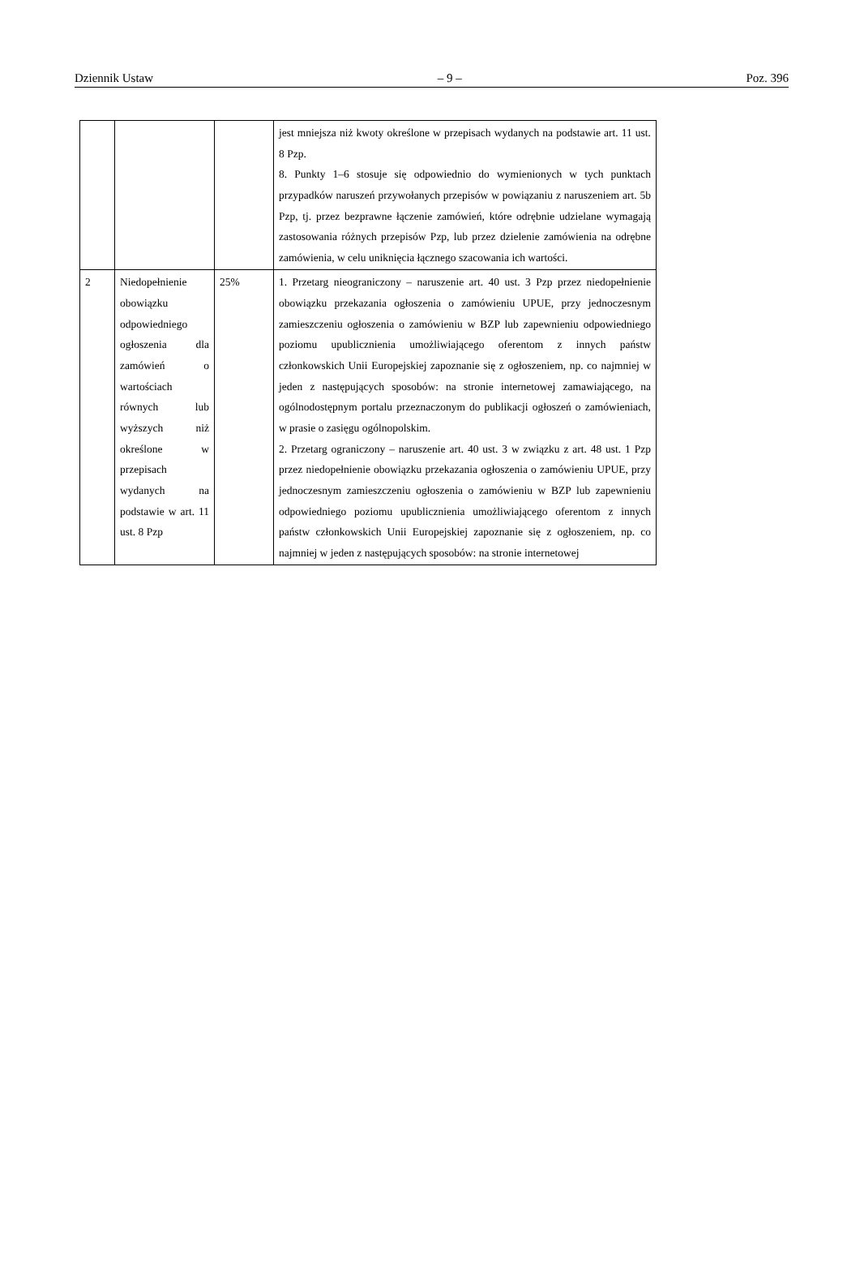Dziennik Ustaw – 9 – Poz. 396
| | | | jest mniejsza niż kwoty określone w przepisach wydanych na podstawie art. 11 ust. 8 Pzp. 8. Punkty 1–6 stosuje się odpowiednio do wymienionych w tych punktach przypadków naruszeń przywołanych przepisów w powiązaniu z naruszeniem art. 5b Pzp, tj. przez bezprawne łączenie zamówień, które odrębnie udzielane wymagają zastosowania różnych przepisów Pzp, lub przez dzielenie zamówienia na odrębne zamówienia, w celu uniknięcia łącznego szacowania ich wartości. |
| 2 | Niedopełnienie obowiązku odpowiedniego ogłoszenia dla zamówień o wartościach równych lub wyższych niż określone w przepisach wydanych na podstawie w art. 11 ust. 8 Pzp | 25% | 1. Przetarg nieograniczony – naruszenie art. 40 ust. 3 Pzp przez niedopełnienie obowiązku przekazania ogłoszenia o zamówieniu UPUE, przy jednoczesnym zamieszczeniu ogłoszenia o zamówieniu w BZP lub zapewnieniu odpowiedniego poziomu upublicznienia umożliwiającego oferentom z innych państw członkowskich Unii Europejskiej zapoznanie się z ogłoszeniem, np. co najmniej w jeden z następujących sposobów: na stronie internetowej zamawiającego, na ogólnodostępnym portalu przeznaczonym do publikacji ogłoszeń o zamówieniach, w prasie o zasięgu ogólnopolskim. 2. Przetarg ograniczony – naruszenie art. 40 ust. 3 w związku z art. 48 ust. 1 Pzp przez niedopełnienie obowiązku przekazania ogłoszenia o zamówieniu UPUE, przy jednoczesnym zamieszczeniu ogłoszenia o zamówieniu w BZP lub zapewnieniu odpowiedniego poziomu upublicznienia umożliwiającego oferentom z innych państw członkowskich Unii Europejskiej zapoznanie się z ogłoszeniem, np. co najmniej w jeden z następujących sposobów: na stronie internetowej |